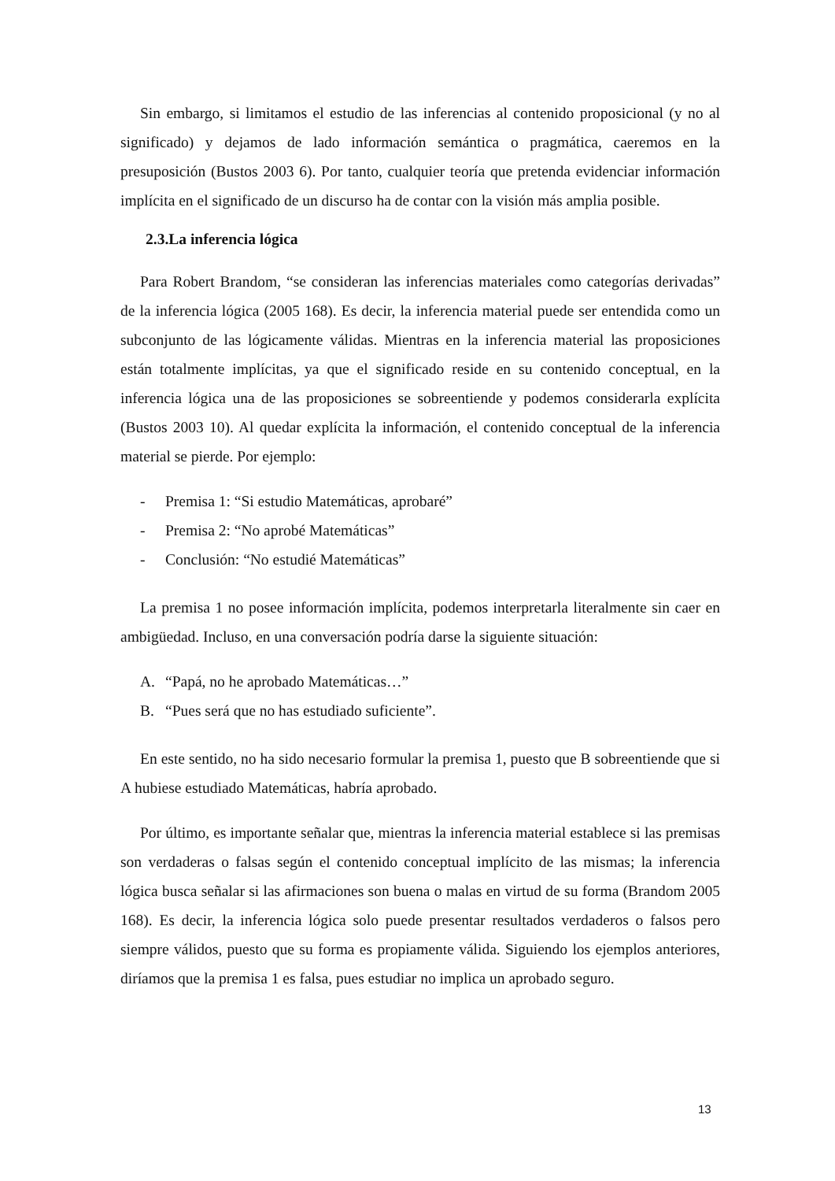Sin embargo, si limitamos el estudio de las inferencias al contenido proposicional (y no al significado) y dejamos de lado información semántica o pragmática, caeremos en la presuposición (Bustos 2003 6). Por tanto, cualquier teoría que pretenda evidenciar información implícita en el significado de un discurso ha de contar con la visión más amplia posible.
2.3.La inferencia lógica
Para Robert Brandom, “se consideran las inferencias materiales como categorías derivadas” de la inferencia lógica (2005 168). Es decir, la inferencia material puede ser entendida como un subconjunto de las lógicamente válidas. Mientras en la inferencia material las proposiciones están totalmente implícitas, ya que el significado reside en su contenido conceptual, en la inferencia lógica una de las proposiciones se sobreentiende y podemos considerarla explícita (Bustos 2003 10). Al quedar explícita la información, el contenido conceptual de la inferencia material se pierde. Por ejemplo:
- Premisa 1: “Si estudio Matemáticas, aprobaré”
- Premisa 2: “No aprobé Matemáticas”
- Conclusión: “No estudié Matemáticas”
La premisa 1 no posee información implícita, podemos interpretarla literalmente sin caer en ambigüedad. Incluso, en una conversación podría darse la siguiente situación:
A. “Papá, no he aprobado Matemáticas…”
B. “Pues será que no has estudiado suficiente”.
En este sentido, no ha sido necesario formular la premisa 1, puesto que B sobreentiende que si A hubiese estudiado Matemáticas, habría aprobado.
Por último, es importante señalar que, mientras la inferencia material establece si las premisas son verdaderas o falsas según el contenido conceptual implícito de las mismas; la inferencia lógica busca señalar si las afirmaciones son buena o malas en virtud de su forma (Brandom 2005 168). Es decir, la inferencia lógica solo puede presentar resultados verdaderos o falsos pero siempre válidos, puesto que su forma es propiamente válida. Siguiendo los ejemplos anteriores, diríamos que la premisa 1 es falsa, pues estudiar no implica un aprobado seguro.
13